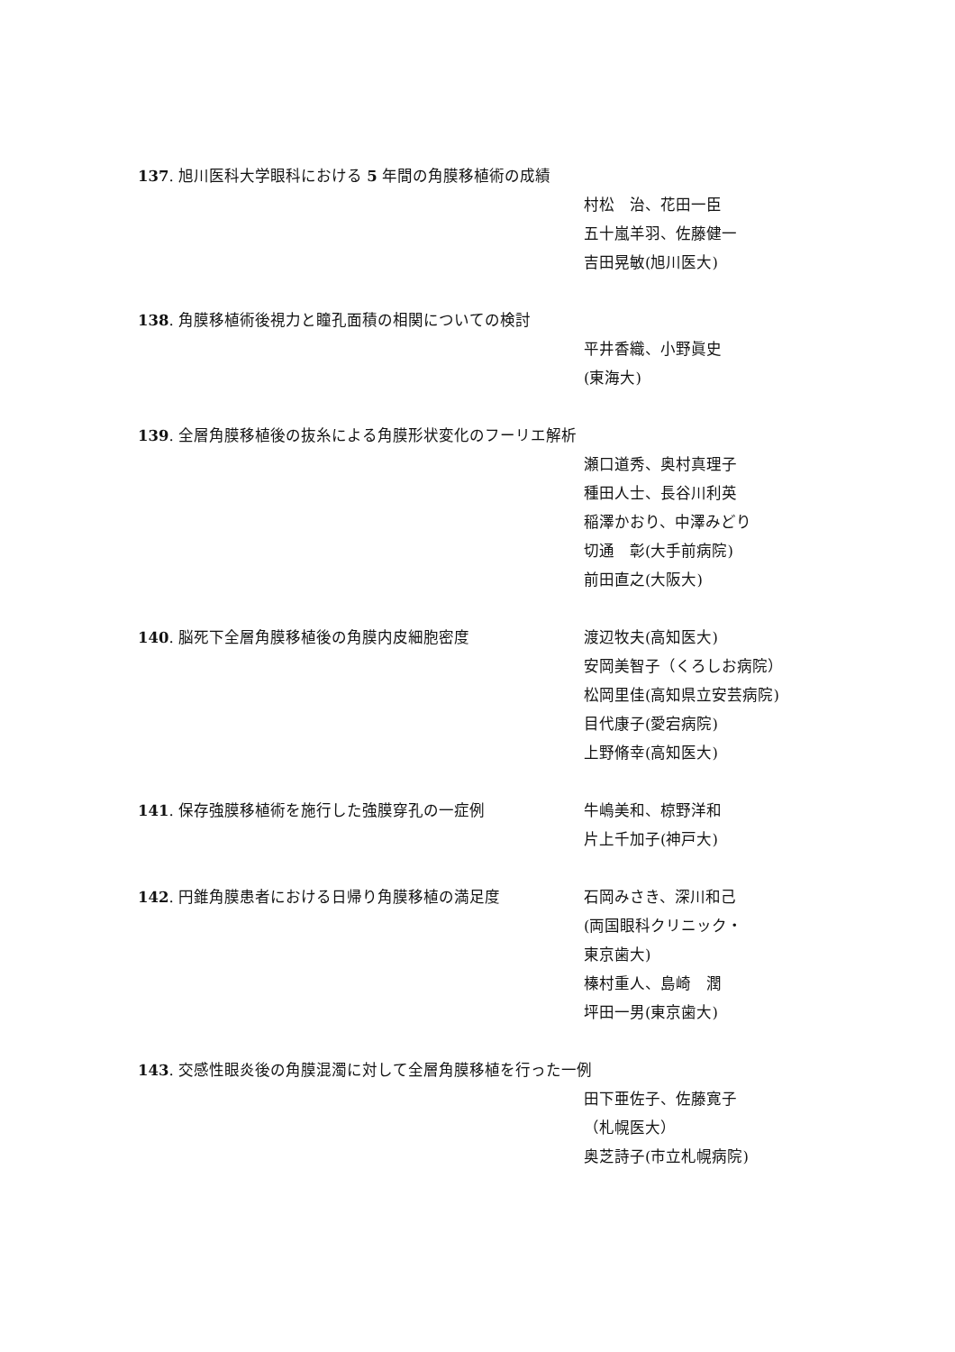137. 旭川医科大学眼科における 5 年間の角膜移植術の成績
村松　治、花田一臣
五十嵐羊羽、佐藤健一
吉田晃敏(旭川医大)
138. 角膜移植術後視力と瞳孔面積の相関についての検討
平井香織、小野眞史
(東海大)
139. 全層角膜移植後の抜糸による角膜形状変化のフーリエ解析
瀬口道秀、奥村真理子
種田人士、長谷川利英
稲澤かおり、中澤みどり
切通　彰(大手前病院)
前田直之(大阪大)
140. 脳死下全層角膜移植後の角膜内皮細胞密度 渡辺牧夫(高知医大)
安岡美智子（くろしお病院）
松岡里佳(高知県立安芸病院)
目代康子(愛宕病院)
上野脩幸(高知医大)
141. 保存強膜移植術を施行した強膜穿孔の一症例 牛嶋美和、椋野洋和
片上千加子(神戸大)
142. 円錐角膜患者における日帰り角膜移植の満足度 石岡みさき、深川和己
(両国眼科クリニック・
東京歯大)
榛村重人、島崎　潤
坪田一男(東京歯大)
143. 交感性眼炎後の角膜混濁に対して全層角膜移植を行った一例
田下亜佐子、佐藤寛子
（札幌医大）
奥芝詩子(市立札幌病院)